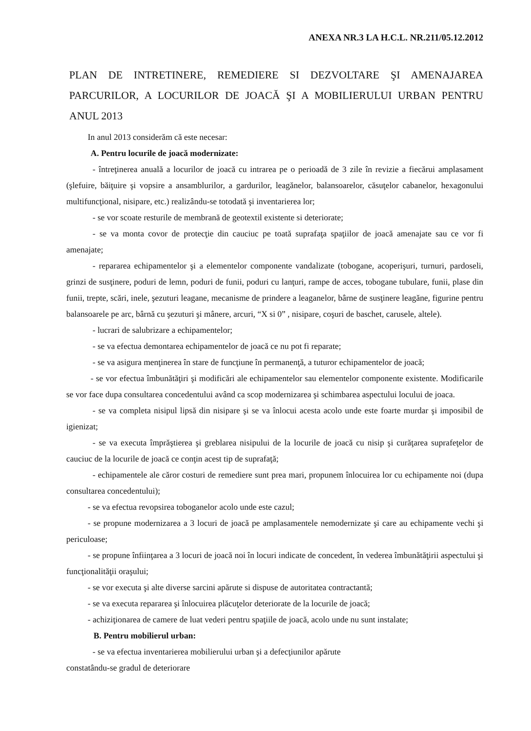ANEXA NR.3 LA H.C.L. NR.211/05.12.2012
PLAN DE INTRETINERE, REMEDIERE SI DEZVOLTARE ŞI AMENAJAREA PARCURILOR, A LOCURILOR DE JOACĂ ŞI A MOBILIERULUI URBAN PENTRU ANUL 2013
In anul 2013 considerăm că este necesar:
A. Pentru locurile de joacă modernizate:
- întreţinerea anuală a locurilor de joacă cu intrarea pe o perioadă de 3 zile în revizie a fiecărui amplasament (şlefuire, băiţuire şi vopsire a ansamblurilor, a gardurilor, leagănelor, balansoarelor, căsuţelor cabanelor, hexagonului multifuncţional, nisipare, etc.) realizându-se totodată şi inventarierea lor;
- se vor scoate resturile de membrană de geotextil existente si deteriorate;
- se va monta covor de protecţie din cauciuc pe toată suprafaţa spaţiilor de joacă amenajate sau ce vor fi amenajate;
- repararea echipamentelor şi a elementelor componente vandalizate (tobogane, acoperişuri, turnuri, pardoseli, grinzi de susţinere, poduri de lemn, poduri de funii, poduri cu lanţuri, rampe de acces, tobogane tubulare, funii, plase din funii, trepte, scări, inele, şezuturi leagane, mecanisme de prindere a leaganelor, bârne de susţinere leagăne, figurine pentru balansoarele pe arc, bârnă cu şezuturi şi mânere, arcuri, “X si 0” , nisipare, coşuri de baschet, carusele, altele).
- lucrari de salubrizare a echipamentelor;
- se va efectua demontarea echipamentelor de joacă ce nu pot fi reparate;
- se va asigura menţinerea în stare de funcţiune în permanenţă, a tuturor echipamentelor de joacă;
- se vor efectua îmbunătăţiri şi modificări ale echipamentelor sau elementelor componente existente. Modificarile se vor face dupa consultarea concedentului având ca scop modernizarea şi schimbarea aspectului locului de joaca.
- se va completa nisipul lipsă din nisipare şi se va înlocui acesta acolo unde este foarte murdar şi imposibil de igienizat;
- se va executa împrăştierea şi greblarea nisipului de la locurile de joacă cu nisip şi curăţarea suprafeţelor de cauciuc de la locurile de joacă ce conţin acest tip de suprafaţă;
- echipamentele ale căror costuri de remediere sunt prea mari, propunem înlocuirea lor cu echipamente noi (dupa consultarea concedentului);
- se va efectua revopsirea toboganelor acolo unde este cazul;
- se propune modernizarea a 3 locuri de joacă pe amplasamentele nemodernizate şi care au echipamente vechi şi periculoase;
- se propune înfiinţarea a 3 locuri de joacă noi în locuri indicate de concedent, în vederea îmbunătăţirii aspectului şi funcţionalităţii oraşului;
- se vor executa şi alte diverse sarcini apărute si dispuse de autoritatea contractantă;
- se va executa repararea şi înlocuirea plăcuţelor deteriorate de la locurile de joacă;
- achiziţionarea de camere de luat vederi pentru spaţiile de joacă, acolo unde nu sunt instalate;
B. Pentru mobilierul urban:
- se va efectua inventarierea mobilierului urban şi a defecţiunilor apărute
constatându-se gradul de deteriorare